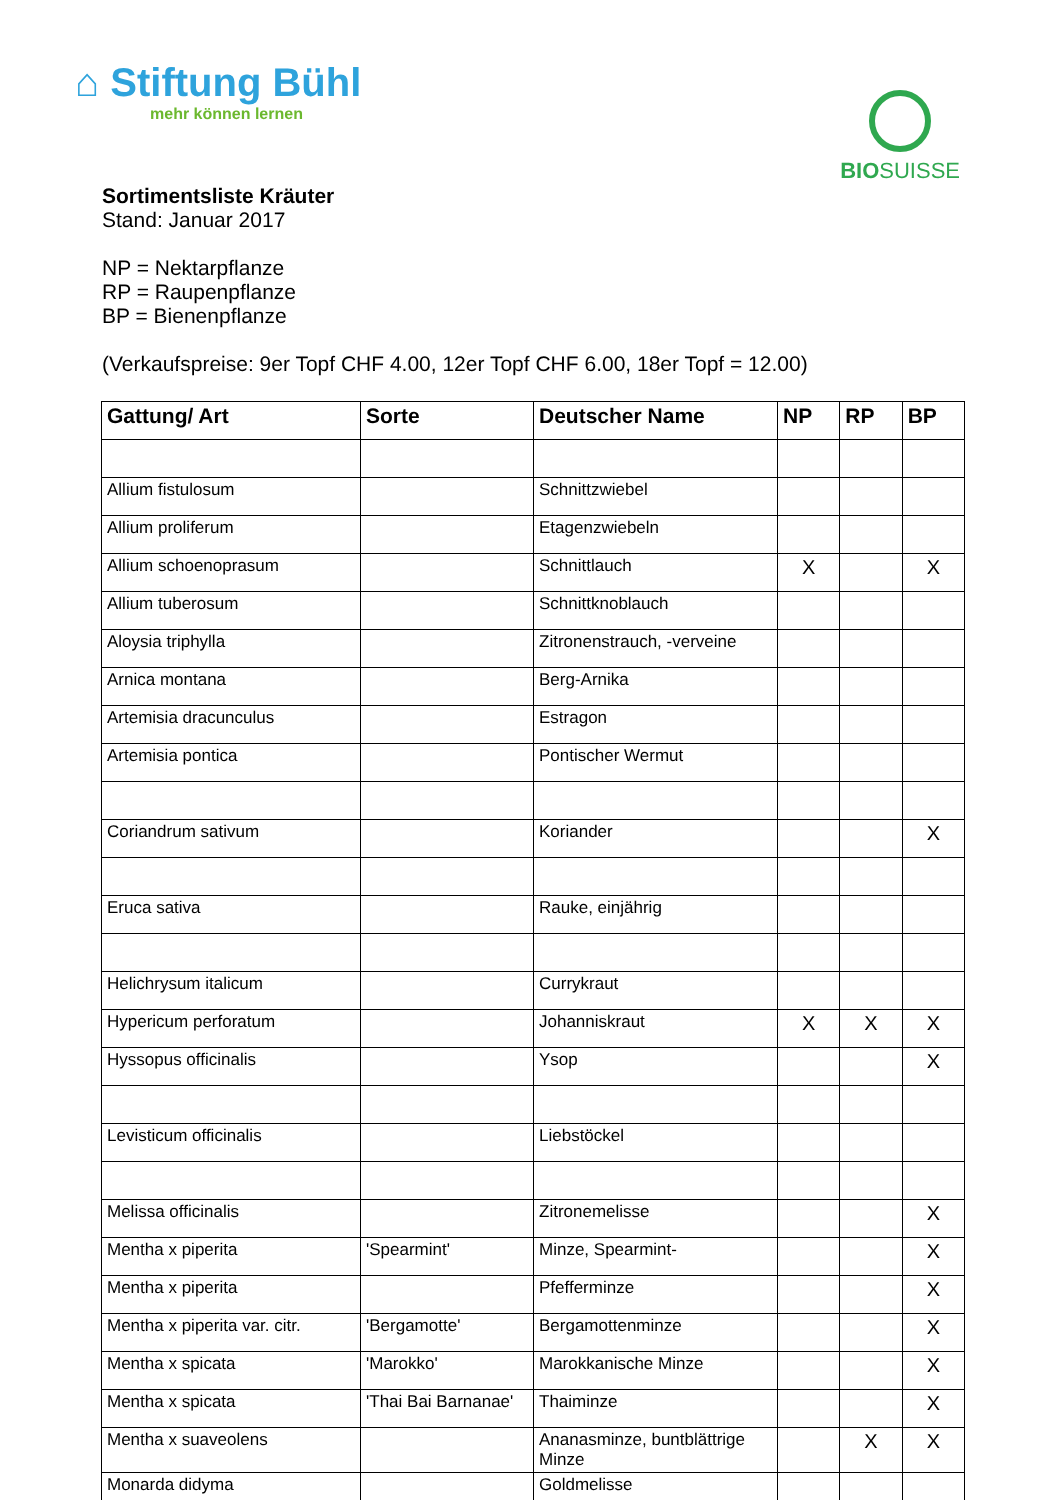⌂ Stiftung Bühl
mehr können lernen
BIO SUISSE
Sortimentsliste Kräuter
Stand: Januar 2017
NP = Nektarpflanze
RP = Raupenpflanze
BP = Bienenpflanze
(Verkaufspreise: 9er Topf CHF 4.00, 12er Topf CHF 6.00, 18er Topf = 12.00)
| Gattung/ Art | Sorte | Deutscher Name | NP | RP | BP |
| --- | --- | --- | --- | --- | --- |
| Allium fistulosum | | Schnittzwiebel | | | |
| Allium proliferum | | Etagenzwiebeln | | | |
| Allium schoenoprasum | | Schnittlauch | X | | X |
| Allium tuberosum | | Schnittknoblauch | | | |
| Aloysia triphylla | | Zitronenstrauch, -verveine | | | |
| Arnica montana | | Berg-Arnika | | | |
| Artemisia dracunculus | | Estragon | | | |
| Artemisia pontica | | Pontischer Wermut | | | |
| Coriandrum sativum | | Koriander | | | X |
| Eruca sativa | | Rauke, einjährig | | | |
| Helichrysum italicum | | Currykraut | | | |
| Hypericum perforatum | | Johanniskraut | X | X | X |
| Hyssopus officinalis | | Ysop | | | X |
| Levisticum officinalis | | Liebstöckel | | | |
| Melissa officinalis | | Zitronemelisse | | | X |
| Mentha x piperita | 'Spearmint' | Minze, Spearmint- | | | X |
| Mentha x piperita | | Pfefferminze | | | X |
| Mentha x piperita var. citr. | 'Bergamotte' | Bergamottenminze | | | X |
| Mentha x spicata | 'Marokko' | Marokkanische Minze | | | X |
| Mentha x spicata | 'Thai Bai Barnanae' | Thaiminze | | | X |
| Mentha x suaveolens | | Ananasminze, buntblättrige Minze | | X | X |
| Monarda didyma | | Goldmelisse | | | |